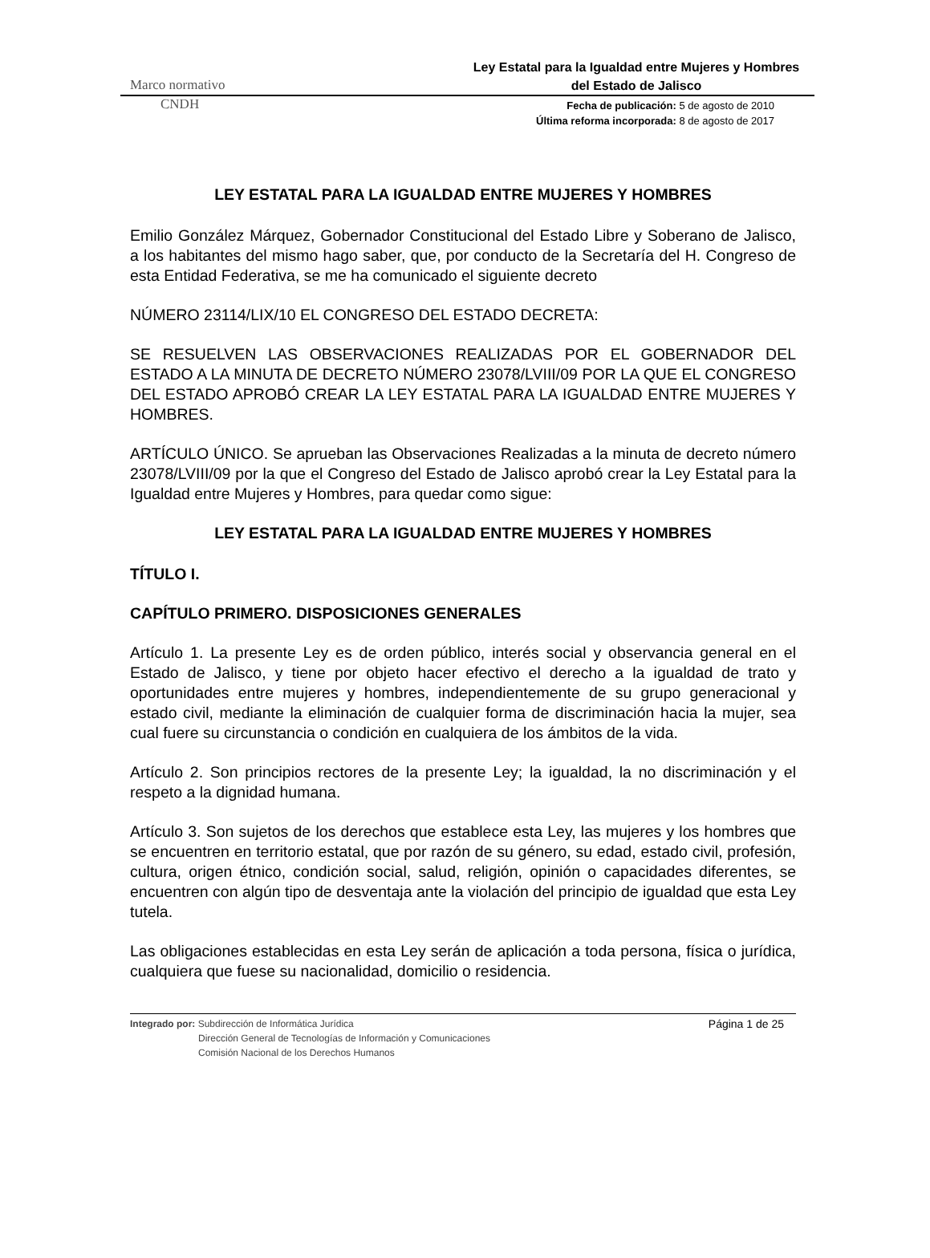Marco normativo
Ley Estatal para la Igualdad entre Mujeres y Hombres del Estado de Jalisco
CNDH
Fecha de publicación: 5 de agosto de 2010
Última reforma incorporada: 8 de agosto de 2017
LEY ESTATAL PARA LA IGUALDAD ENTRE MUJERES Y HOMBRES
Emilio González Márquez, Gobernador Constitucional del Estado Libre y Soberano de Jalisco, a los habitantes del mismo hago saber, que, por conducto de la Secretaría del H. Congreso de esta Entidad Federativa, se me ha comunicado el siguiente decreto
NÚMERO 23114/LIX/10 EL CONGRESO DEL ESTADO DECRETA:
SE RESUELVEN LAS OBSERVACIONES REALIZADAS POR EL GOBERNADOR DEL ESTADO A LA MINUTA DE DECRETO NÚMERO 23078/LVIII/09 POR LA QUE EL CONGRESO DEL ESTADO APROBÓ CREAR LA LEY ESTATAL PARA LA IGUALDAD ENTRE MUJERES Y HOMBRES.
ARTÍCULO ÚNICO. Se aprueban las Observaciones Realizadas a la minuta de decreto número 23078/LVIII/09 por la que el Congreso del Estado de Jalisco aprobó crear la Ley Estatal para la Igualdad entre Mujeres y Hombres, para quedar como sigue:
LEY ESTATAL PARA LA IGUALDAD ENTRE MUJERES Y HOMBRES
TÍTULO I.
CAPÍTULO PRIMERO. DISPOSICIONES GENERALES
Artículo 1. La presente Ley es de orden público, interés social y observancia general en el Estado de Jalisco, y tiene por objeto hacer efectivo el derecho a la igualdad de trato y oportunidades entre mujeres y hombres, independientemente de su grupo generacional y estado civil, mediante la eliminación de cualquier forma de discriminación hacia la mujer, sea cual fuere su circunstancia o condición en cualquiera de los ámbitos de la vida.
Artículo 2. Son principios rectores de la presente Ley; la igualdad, la no discriminación y el respeto a la dignidad humana.
Artículo 3. Son sujetos de los derechos que establece esta Ley, las mujeres y los hombres que se encuentren en territorio estatal, que por razón de su género, su edad, estado civil, profesión, cultura, origen étnico, condición social, salud, religión, opinión o capacidades diferentes, se encuentren con algún tipo de desventaja ante la violación del principio de igualdad que esta Ley tutela.
Las obligaciones establecidas en esta Ley serán de aplicación a toda persona, física o jurídica, cualquiera que fuese su nacionalidad, domicilio o residencia.
Integrado por: Subdirección de Informática Jurídica
Dirección General de Tecnologías de Información y Comunicaciones
Comisión Nacional de los Derechos Humanos
Página 1 de 25